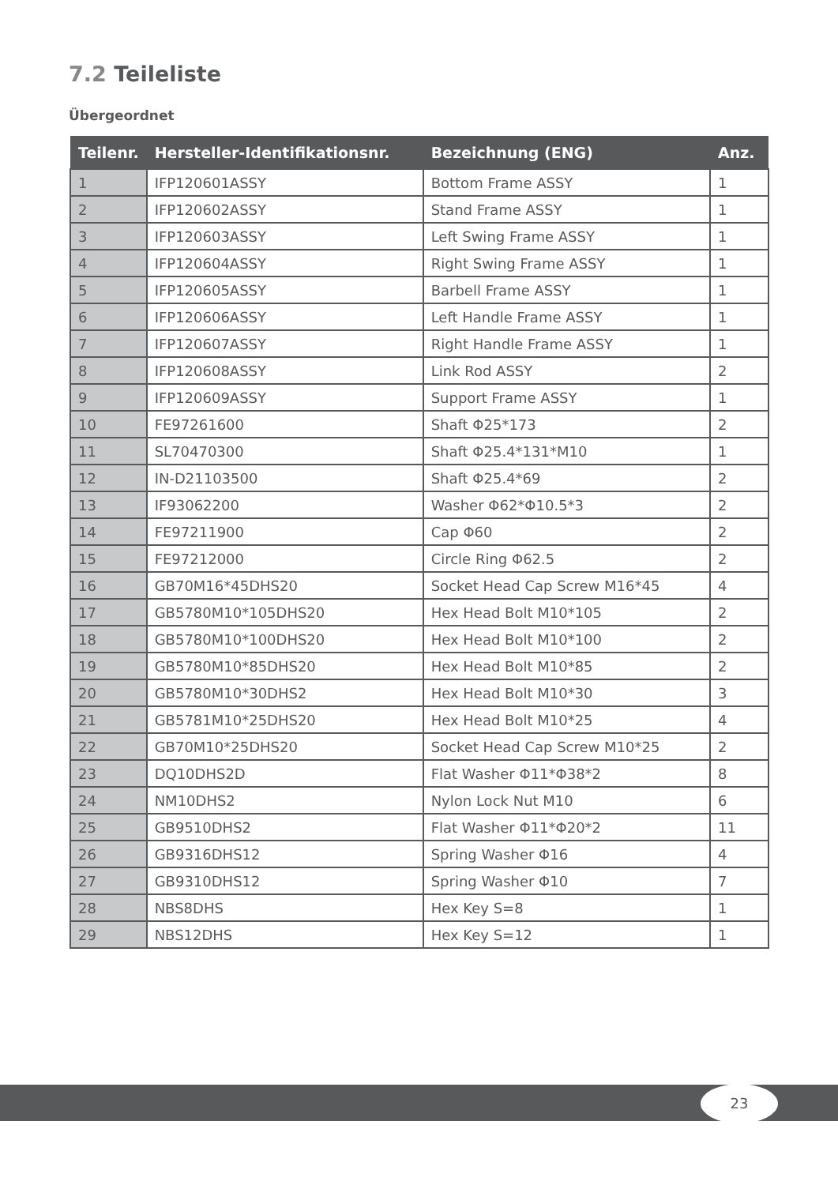7.2 Teileliste
Übergeordnet
| Teilenr. | Hersteller-Identifikationsnr. | Bezeichnung (ENG) | Anz. |
| --- | --- | --- | --- |
| 1 | IFP120601ASSY | Bottom Frame ASSY | 1 |
| 2 | IFP120602ASSY | Stand Frame ASSY | 1 |
| 3 | IFP120603ASSY | Left Swing Frame ASSY | 1 |
| 4 | IFP120604ASSY | Right Swing Frame ASSY | 1 |
| 5 | IFP120605ASSY | Barbell Frame ASSY | 1 |
| 6 | IFP120606ASSY | Left Handle Frame ASSY | 1 |
| 7 | IFP120607ASSY | Right Handle Frame ASSY | 1 |
| 8 | IFP120608ASSY | Link Rod ASSY | 2 |
| 9 | IFP120609ASSY | Support Frame ASSY | 1 |
| 10 | FE97261600 | Shaft Φ25*173 | 2 |
| 11 | SL70470300 | Shaft Φ25.4*131*M10 | 1 |
| 12 | IN-D21103500 | Shaft Φ25.4*69 | 2 |
| 13 | IF93062200 | Washer Φ62*Φ10.5*3 | 2 |
| 14 | FE97211900 | Cap Φ60 | 2 |
| 15 | FE97212000 | Circle Ring Φ62.5 | 2 |
| 16 | GB70M16*45DHS20 | Socket Head Cap Screw M16*45 | 4 |
| 17 | GB5780M10*105DHS20 | Hex Head Bolt M10*105 | 2 |
| 18 | GB5780M10*100DHS20 | Hex Head Bolt M10*100 | 2 |
| 19 | GB5780M10*85DHS20 | Hex Head Bolt M10*85 | 2 |
| 20 | GB5780M10*30DHS2 | Hex Head Bolt M10*30 | 3 |
| 21 | GB5781M10*25DHS20 | Hex Head Bolt M10*25 | 4 |
| 22 | GB70M10*25DHS20 | Socket Head Cap Screw M10*25 | 2 |
| 23 | DQ10DHS2D | Flat Washer Φ11*Φ38*2 | 8 |
| 24 | NM10DHS2 | Nylon Lock Nut M10 | 6 |
| 25 | GB9510DHS2 | Flat Washer Φ11*Φ20*2 | 11 |
| 26 | GB9316DHS12 | Spring Washer Φ16 | 4 |
| 27 | GB9310DHS12 | Spring Washer Φ10 | 7 |
| 28 | NBS8DHS | Hex Key S=8 | 1 |
| 29 | NBS12DHS | Hex Key S=12 | 1 |
23